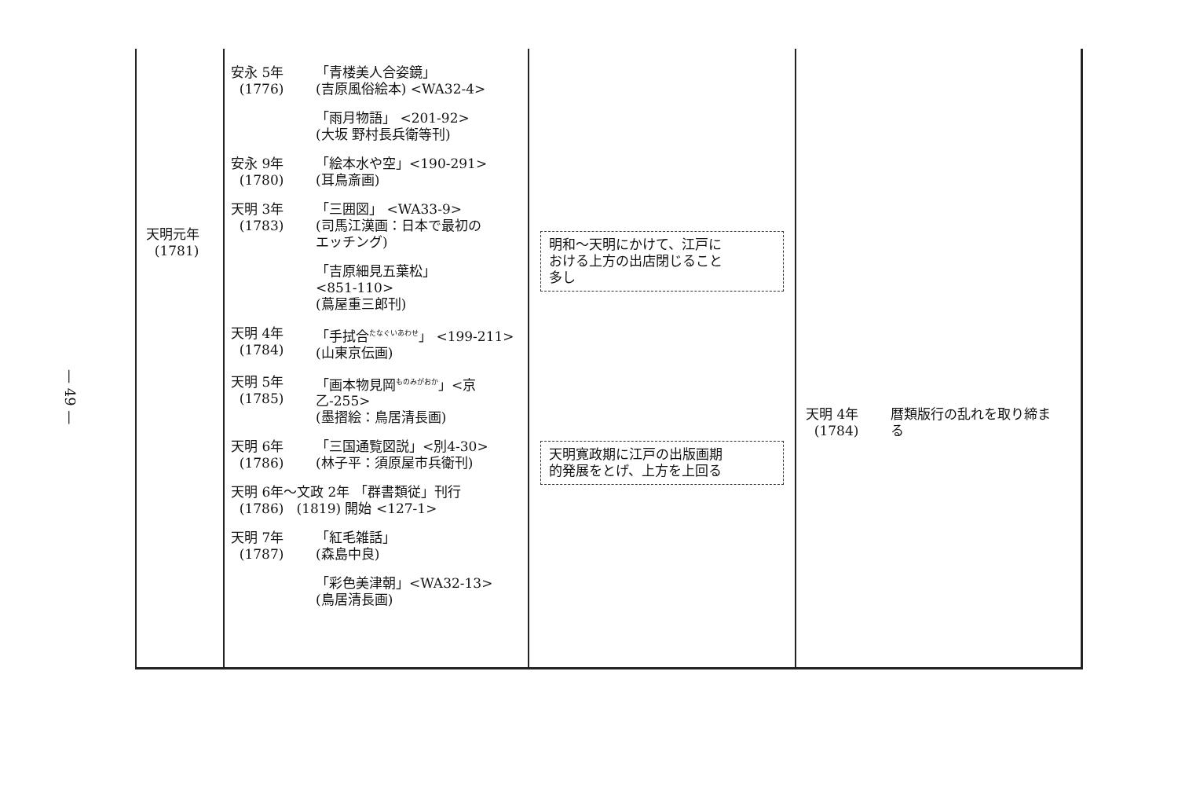— 49 —
| 天明元年 (1781) | 安永 5年 (1776) 「青楼美人合姿鏡」 (吉原風俗絵本) <WA32-4> 「雨月物語」 <201-92> (大坂 野村長兵衛等刊) 安永 9年 (1780) 「絵本水や空」<190-291> (耳鳥斎画) 天明 3年 (1783) 「三囲図」 <WA33-9> (司馬江漢画：日本で最初の エッチング) 「吉原細見五葉松」 <851-110> (蔦屋重三郎刊) 天明 4年 (1784) 「手拭合<sup>たなぐいあわせ</sup>」 <199-211> (山東京伝画) 天明 5年 (1785) 「画本物見岡<sup>ものみがおか</sup>」<京乙-255> (墨摺絵：鳥居清長画) 天明 6年 (1786) 「三国通覧図説」<別4-30> (林子平：須原屋市兵衛刊) 天明 6年～文政 2年 「群書類従」刊行 (1786) (1819) 開始 <127-1> 天明 7年 (1787) 「紅毛雑話」 (森島中良) 「彩色美津朝」<WA32-13> (鳥居清長画) | 明和～天明にかけて、江戸に おける上方の出店閉じること 多し 天明寛政期に江戸の出版画期 的発展をとげ、上方を上回る | 天明 4年 (1784) 暦類版行の乱れを取り締ま る |